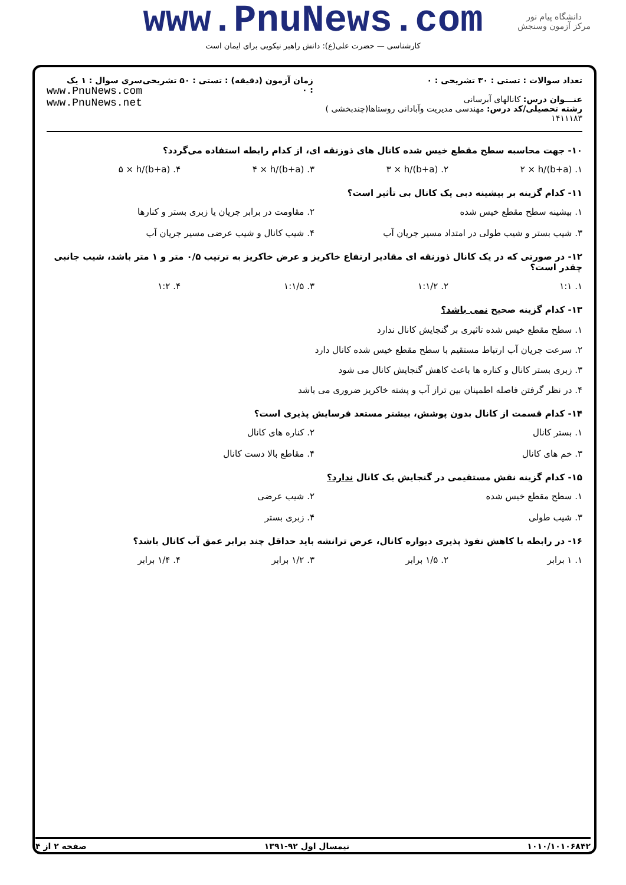www.PnuNews.com
کارشناسی — حضرت علی(ع): دانش راهبر نیکویی برای ایمان است
دانشگاه پیام نور
مرکز آزمون وسنجش
تعداد سوالات : تستی : ۳۰ تشریحی : ۰
عنـــوان درس: کانالهای آبرسانی
رشته تحصیلی/کد درس: مهندسی مدیریت وآبادانی روستاها(چندبخشی ) ۱۴۱۱۱۸۳
زمان آزمون (دقیقه) : تستی : ۵۰ تشریحی : ۰
سری سوال : ۱ یک
www.PnuNews.com
www.PnuNews.net
۱۰- جهت محاسبه سطح مقطع خیس شده کانال های ذوزنقه ای، از کدام رابطه استفاده می‌گردد؟
۱. (b+a)/۲ × h
۲. (b+a)/۳ × h
۳. (b+a)/۴ × h
۴. (b+a)/۵ × h
۱۱- کدام گزینه بر بیشینه دبی یک کانال بی تأثیر است؟
۱. بیشینه سطح مقطع خیس شده
۲. مقاومت در برابر جریان یا زبری بستر و کنارها
۳. شیب بستر و شیب طولی در امتداد مسیر جریان آب
۴. شیب کانال و شیب عرضی مسیر جریان آب
۱۲- در صورتی که در یک کانال ذوزنقه ای مقادیر ارتفاع خاکریز و عرض خاکریز به ترتیب ۰/۵ متر و ۱ متر باشد، شیب جانبی چقدر است؟
۱. ۱:۱
۲. ۱:۱/۲
۳. ۱:۱/۵
۴. ۱:۲
۱۳- کدام گزینه صحیح نمی باشد؟
۱. سطح مقطع خیس شده تاثیری بر گنجایش کانال ندارد
۲. سرعت جریان آب ارتباط مستقیم با سطح مقطع خیس شده کانال دارد
۳. زبری بستر کانال و کناره ها باعث کاهش گنجایش کانال می شود
۴. در نظر گرفتن فاصله اطمینان بین تراز آب و پشته خاکریز ضروری می باشد
۱۴- کدام قسمت از کانال بدون پوشش، بیشتر مستعد فرسایش پذیری است؟
۱. بستر کانال
۲. کناره های کانال
۳. خم های کانال
۴. مقاطع بالا دست کانال
۱۵- کدام گزینه نقش مستقیمی در گنجایش یک کانال ندارد؟
۱. سطح مقطع خیس شده
۲. شیب عرضی
۳. شیب طولی
۴. زبری بستر
۱۶- در رابطه با کاهش نفوذ پذیری دیواره کانال، عرض ترانشه باید حداقل چند برابر عمق آب کانال باشد؟
۱. ۱ برابر
۲. ۱/۵ برابر
۳. ۱/۲ برابر
۴. ۱/۴ برابر
۱۰۱۰/۱۰۱۰۶۸۴۲ نیمسال اول ۹۲-۱۳۹۱ صفحه ۲ از ۴